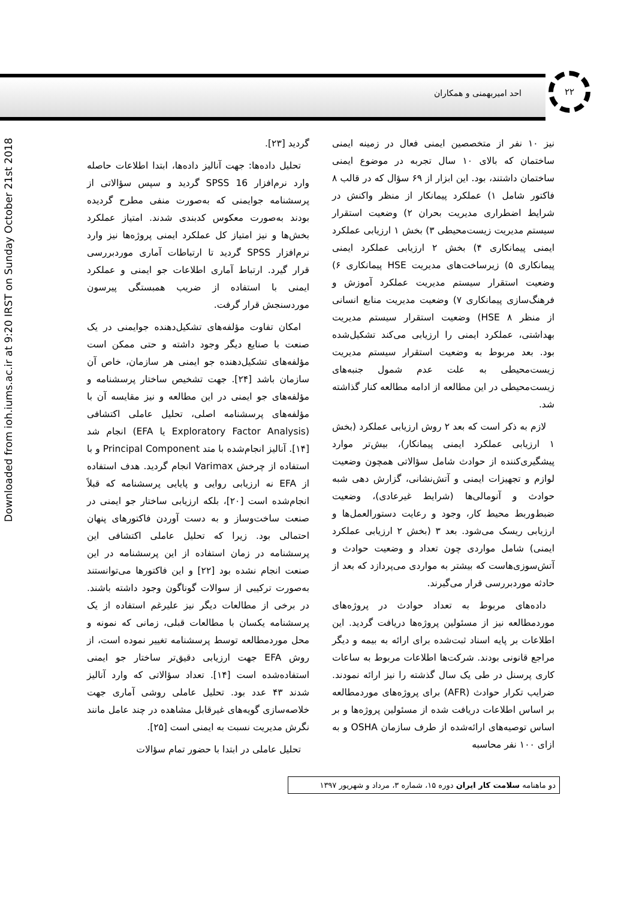Downloaded from ioh.iums.ac.ir at 9:20 IRST on Sunday October 21st 2018
احد امیربهمنی و همکاران ۲۲
نیز ۱۰ نفر از متخصصین ایمنی فعال در زمینه ایمنی ساختمان که بالای ۱۰ سال تجربه در موضوع ایمنی ساختمان داشتند، بود. این ابزار از ۶۹ سؤال که در قالب ۸ فاکتور شامل ۱) عملکرد پیمانکار از منظر واکنش در شرایط اضطراری مدیریت بحران ۲) وضعیت استقرار سیستم مدیریت زیست‌محیطی ۳) بخش ۱ ارزیابی عملکرد ایمنی پیمانکاری ۴) بخش ۲ ارزیابی عملکرد ایمنی پیمانکاری ۵) زیرساخت‌های مدیریت HSE پیمانکاری ۶) وضعیت استقرار سیستم مدیریت عملکرد آموزش و فرهنگ‌سازی پیمانکاری ۷) وضعیت مدیریت منابع انسانی از منظر HSE ۸) وضعیت استقرار سیستم مدیریت بهداشتی، عملکرد ایمنی را ارزیابی می‌کند تشکیل‌شده بود. بعد مربوط به وضعیت استقرار سیستم مدیریت زیست‌محیطی به علت عدم شمول جنبه‌های زیست‌محیطی در این مطالعه از ادامه مطالعه کنار گذاشته شد.
لازم به ذکر است که بعد ۲ روش ارزیابی عملکرد (بخش ۱ ارزیابی عملکرد ایمنی پیمانکار)، بیش‌تر موارد پیشگیری‌کننده از حوادث شامل سؤالاتی همچون وضعیت لوازم و تجهیزات ایمنی و آتش‌نشانی، گزارش دهی شبه حوادث و آنومالی‌ها (شرایط غیرعادی)، وضعیت ضبط‌وربط محیط کار، وجود و رعایت دستورالعمل‌ها و ارزیابی ریسک می‌شود. بعد ۳ (بخش ۲ ارزیابی عملکرد ایمنی) شامل مواردی چون تعداد و وضعیت حوادث و آتش‌سوزی‌هاست که بیشتر به مواردی می‌پردازد که بعد از حادثه موردبررسی قرار می‌گیرند.
داده‌های مربوط به تعداد حوادث در پروژه‌های موردمطالعه نیز از مسئولین پروژه‌ها دریافت گردید. این اطلاعات بر پایه اسناد ثبت‌شده برای ارائه به بیمه و دیگر مراجع قانونی بودند. شرکت‌ها اطلاعات مربوط به ساعات کاری پرسنل در طی یک سال گذشته را نیز ارائه نمودند. ضرایب تکرار حوادث (AFR) برای پروژه‌های موردمطالعه بر اساس اطلاعات دریافت شده از مسئولین پروژه‌ها و بر اساس توصیه‌های ارائه‌شده از طرف سازمان OSHA و به ازای ۱۰۰ نفر محاسبه
گردید [۲۳].
تحلیل داده‌ها: جهت آنالیز داده‌ها، ابتدا اطلاعات حاصله وارد نرم‌افزار SPSS 16 گردید و سپس سؤالاتی از پرسشنامه جوایمنی که به‌صورت منفی مطرح گردیده بودند به‌صورت معکوس کدبندی شدند. امتیاز عملکرد بخش‌ها و نیز امتیاز کل عملکرد ایمنی پروژه‌ها نیز وارد نرم‌افزار SPSS گردید تا ارتباطات آماری موردبررسی قرار گیرد. ارتباط آماری اطلاعات جو ایمنی و عملکرد ایمنی با استفاده از ضریب همبستگی پیرسون موردسنجش قرار گرفت.
امکان تفاوت مؤلفه‌های تشکیل‌دهنده جوایمنی در یک صنعت با صنایع دیگر وجود داشته و حتی ممکن است مؤلفه‌های تشکیل‌دهنده جو ایمنی هر سازمان، خاص آن سازمان باشد [۲۴]. جهت تشخیص ساختار پرسشنامه و مؤلفه‌های جو ایمنی در این مطالعه و نیز مقایسه آن با مؤلفه‌های پرسشنامه اصلی، تحلیل عاملی اکتشافی (Exploratory Factor Analysis یا EFA) انجام شد [۱۴]. آنالیز انجام‌شده با متد Principal Component و با استفاده از چرخش Varimax انجام گردید. هدف استفاده از EFA نه ارزیابی روایی و پایایی پرسشنامه که قبلاً انجام‌شده است [۲۰]، بلکه ارزیابی ساختار جو ایمنی در صنعت ساخت‌وساز و به دست آوردن فاکتورهای پنهان احتمالی بود. زیرا که تحلیل عاملی اکتشافی این پرسشنامه در زمان استفاده از این پرسشنامه در این صنعت انجام نشده بود [۲۲] و این فاکتورها می‌توانستند به‌صورت ترکیبی از سوالات گوناگون وجود داشته باشند. در برخی از مطالعات دیگر نیز علیرغم استفاده از یک پرسشنامه یکسان با مطالعات قبلی، زمانی که نمونه و محل موردمطالعه توسط پرسشنامه تغییر نموده است، از روش EFA جهت ارزیابی دقیق‌تر ساختار جو ایمنی استفاده‌شده است [۱۴]. تعداد سؤالاتی که وارد آنالیز شدند ۴۳ عدد بود. تحلیل عاملی روشی آماری جهت خلاصه‌سازی گویه‌های غیرقابل مشاهده در چند عامل مانند نگرش مدیریت نسبت به ایمنی است [۲۵].
تحلیل عاملی در ابتدا با حضور تمام سؤالات
دو ماهنامه سلامت کار ایران دوره ۱۵، شماره ۳، مرداد و شهریور ۱۳۹۷